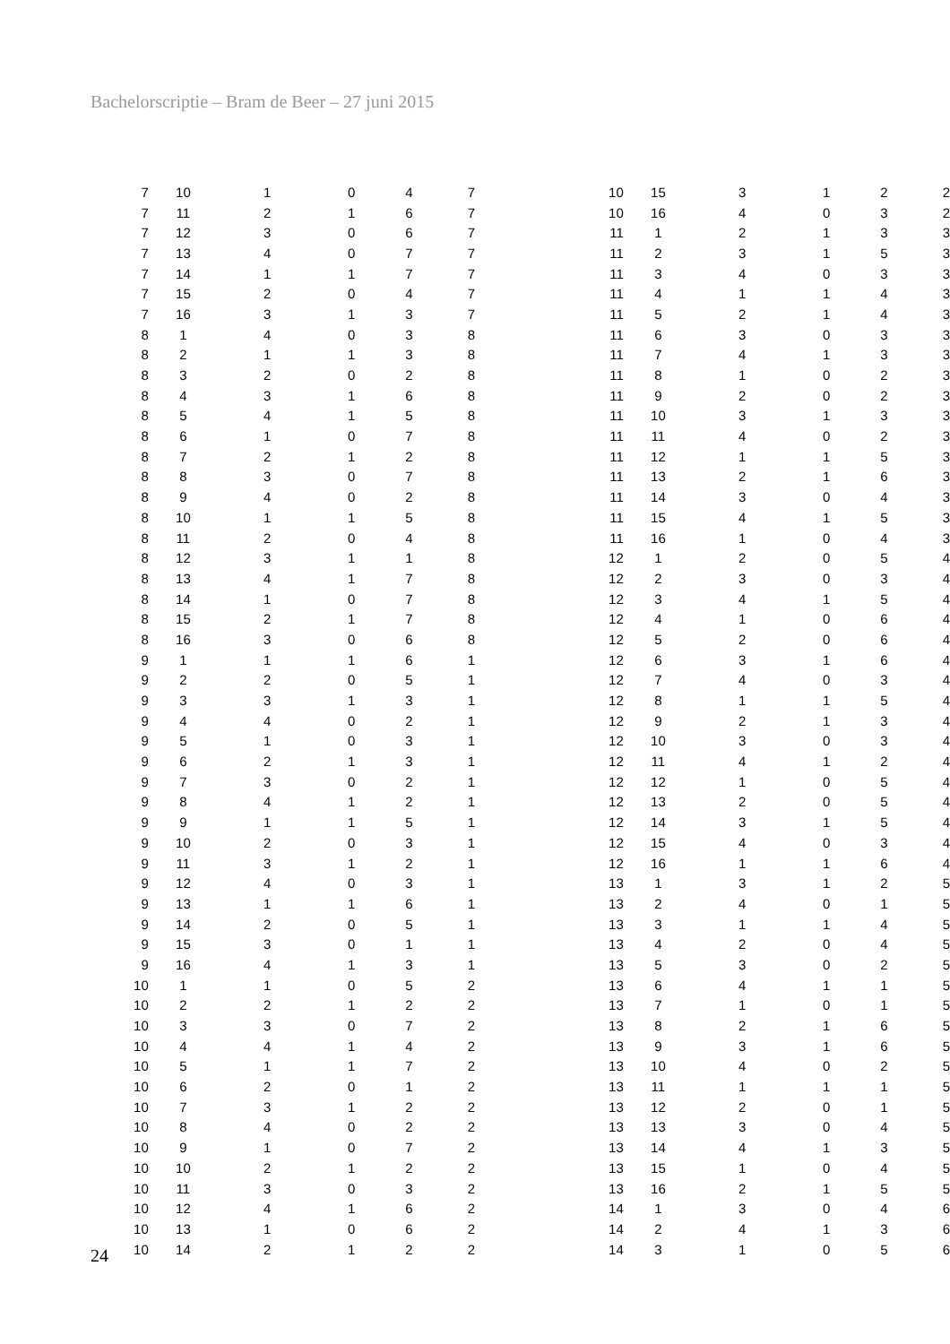Bachelorscriptie – Bram de Beer – 27 juni 2015
| 7 | 10 | 1 | 0 | 4 | 7 |
| 7 | 11 | 2 | 1 | 6 | 7 |
| 7 | 12 | 3 | 0 | 6 | 7 |
| 7 | 13 | 4 | 0 | 7 | 7 |
| 7 | 14 | 1 | 1 | 7 | 7 |
| 7 | 15 | 2 | 0 | 4 | 7 |
| 7 | 16 | 3 | 1 | 3 | 7 |
| 8 | 1 | 4 | 0 | 3 | 8 |
| 8 | 2 | 1 | 1 | 3 | 8 |
| 8 | 3 | 2 | 0 | 2 | 8 |
| 8 | 4 | 3 | 1 | 6 | 8 |
| 8 | 5 | 4 | 1 | 5 | 8 |
| 8 | 6 | 1 | 0 | 7 | 8 |
| 8 | 7 | 2 | 1 | 2 | 8 |
| 8 | 8 | 3 | 0 | 7 | 8 |
| 8 | 9 | 4 | 0 | 2 | 8 |
| 8 | 10 | 1 | 1 | 5 | 8 |
| 8 | 11 | 2 | 0 | 4 | 8 |
| 8 | 12 | 3 | 1 | 1 | 8 |
| 8 | 13 | 4 | 1 | 7 | 8 |
| 8 | 14 | 1 | 0 | 7 | 8 |
| 8 | 15 | 2 | 1 | 7 | 8 |
| 8 | 16 | 3 | 0 | 6 | 8 |
| 9 | 1 | 1 | 1 | 6 | 1 |
| 9 | 2 | 2 | 0 | 5 | 1 |
| 9 | 3 | 3 | 1 | 3 | 1 |
| 9 | 4 | 4 | 0 | 2 | 1 |
| 9 | 5 | 1 | 0 | 3 | 1 |
| 9 | 6 | 2 | 1 | 3 | 1 |
| 9 | 7 | 3 | 0 | 2 | 1 |
| 9 | 8 | 4 | 1 | 2 | 1 |
| 9 | 9 | 1 | 1 | 5 | 1 |
| 9 | 10 | 2 | 0 | 3 | 1 |
| 9 | 11 | 3 | 1 | 2 | 1 |
| 9 | 12 | 4 | 0 | 3 | 1 |
| 9 | 13 | 1 | 1 | 6 | 1 |
| 9 | 14 | 2 | 0 | 5 | 1 |
| 9 | 15 | 3 | 0 | 1 | 1 |
| 9 | 16 | 4 | 1 | 3 | 1 |
| 10 | 1 | 1 | 0 | 5 | 2 |
| 10 | 2 | 2 | 1 | 2 | 2 |
| 10 | 3 | 3 | 0 | 7 | 2 |
| 10 | 4 | 4 | 1 | 4 | 2 |
| 10 | 5 | 1 | 1 | 7 | 2 |
| 10 | 6 | 2 | 0 | 1 | 2 |
| 10 | 7 | 3 | 1 | 2 | 2 |
| 10 | 8 | 4 | 0 | 2 | 2 |
| 10 | 9 | 1 | 0 | 7 | 2 |
| 10 | 10 | 2 | 1 | 2 | 2 |
| 10 | 11 | 3 | 0 | 3 | 2 |
| 10 | 12 | 4 | 1 | 6 | 2 |
| 10 | 13 | 1 | 0 | 6 | 2 |
| 10 | 14 | 2 | 1 | 2 | 2 |
| 10 | 15 | 3 | 1 | 2 | 2 |
| 10 | 16 | 4 | 0 | 3 | 2 |
| 11 | 1 | 2 | 1 | 3 | 3 |
| 11 | 2 | 3 | 1 | 5 | 3 |
| 11 | 3 | 4 | 0 | 3 | 3 |
| 11 | 4 | 1 | 1 | 4 | 3 |
| 11 | 5 | 2 | 1 | 4 | 3 |
| 11 | 6 | 3 | 0 | 3 | 3 |
| 11 | 7 | 4 | 1 | 3 | 3 |
| 11 | 8 | 1 | 0 | 2 | 3 |
| 11 | 9 | 2 | 0 | 2 | 3 |
| 11 | 10 | 3 | 1 | 3 | 3 |
| 11 | 11 | 4 | 0 | 2 | 3 |
| 11 | 12 | 1 | 1 | 5 | 3 |
| 11 | 13 | 2 | 1 | 6 | 3 |
| 11 | 14 | 3 | 0 | 4 | 3 |
| 11 | 15 | 4 | 1 | 5 | 3 |
| 11 | 16 | 1 | 0 | 4 | 3 |
| 12 | 1 | 2 | 0 | 5 | 4 |
| 12 | 2 | 3 | 0 | 3 | 4 |
| 12 | 3 | 4 | 1 | 5 | 4 |
| 12 | 4 | 1 | 0 | 6 | 4 |
| 12 | 5 | 2 | 0 | 6 | 4 |
| 12 | 6 | 3 | 1 | 6 | 4 |
| 12 | 7 | 4 | 0 | 3 | 4 |
| 12 | 8 | 1 | 1 | 5 | 4 |
| 12 | 9 | 2 | 1 | 3 | 4 |
| 12 | 10 | 3 | 0 | 3 | 4 |
| 12 | 11 | 4 | 1 | 2 | 4 |
| 12 | 12 | 1 | 0 | 5 | 4 |
| 12 | 13 | 2 | 0 | 5 | 4 |
| 12 | 14 | 3 | 1 | 5 | 4 |
| 12 | 15 | 4 | 0 | 3 | 4 |
| 12 | 16 | 1 | 1 | 6 | 4 |
| 13 | 1 | 3 | 1 | 2 | 5 |
| 13 | 2 | 4 | 0 | 1 | 5 |
| 13 | 3 | 1 | 1 | 4 | 5 |
| 13 | 4 | 2 | 0 | 4 | 5 |
| 13 | 5 | 3 | 0 | 2 | 5 |
| 13 | 6 | 4 | 1 | 1 | 5 |
| 13 | 7 | 1 | 0 | 1 | 5 |
| 13 | 8 | 2 | 1 | 6 | 5 |
| 13 | 9 | 3 | 1 | 6 | 5 |
| 13 | 10 | 4 | 0 | 2 | 5 |
| 13 | 11 | 1 | 1 | 1 | 5 |
| 13 | 12 | 2 | 0 | 1 | 5 |
| 13 | 13 | 3 | 0 | 4 | 5 |
| 13 | 14 | 4 | 1 | 3 | 5 |
| 13 | 15 | 1 | 0 | 4 | 5 |
| 13 | 16 | 2 | 1 | 5 | 5 |
| 14 | 1 | 3 | 0 | 4 | 6 |
| 14 | 2 | 4 | 1 | 3 | 6 |
| 14 | 3 | 1 | 0 | 5 | 6 |
24